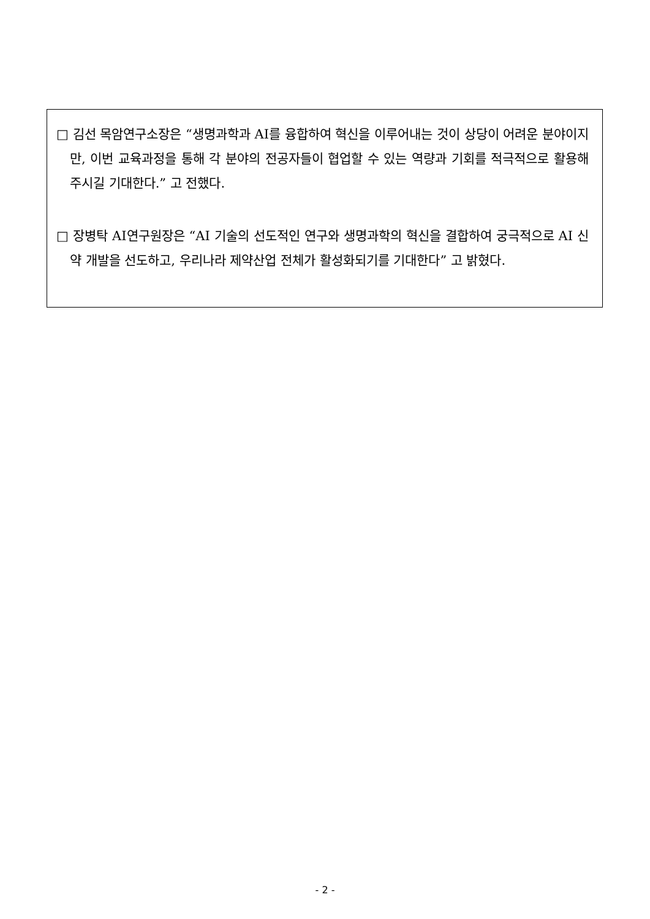□ 김선 목암연구소장은 “생명과학과 AI를 융합하여 혁신을 이루어내는 것이 상당이 어려운 분야이지만, 이번 교육과정을 통해 각 분야의 전공자들이 협업할 수 있는 역량과 기회를 적극적으로 활용해주시길 기대한다.” 고 전했다.
□ 장병탁 AI연구원장은 “AI 기술의 선도적인 연구와 생명과학의 혁신을 결합하여 궁극적으로 AI 신약 개발을 선도하고, 우리나라 제약산업 전체가 활성화되기를 기대한다” 고 밝혔다.
- 2 -